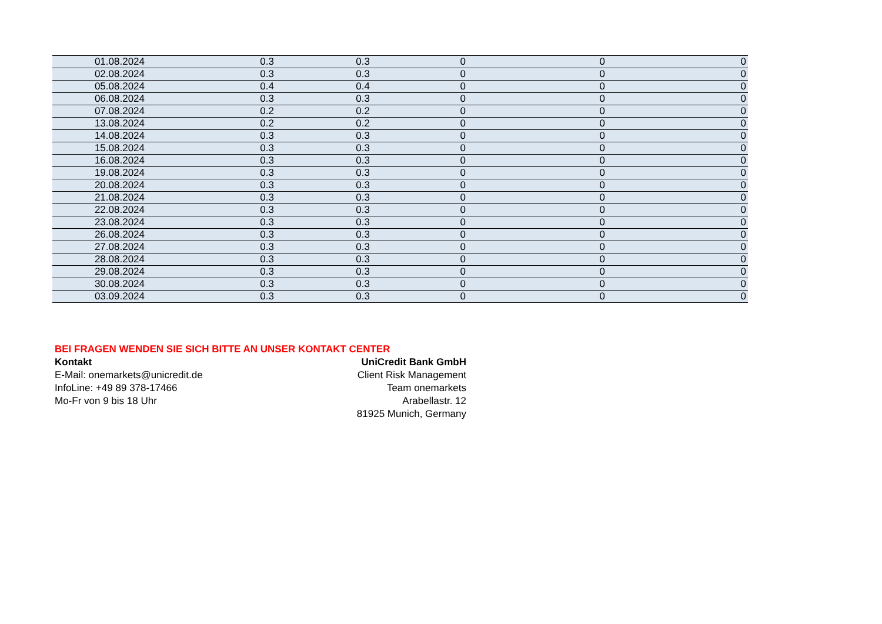| 01.08.2024 | 0.3 | 0.3 | 0 | 0 | 0 |
| 02.08.2024 | 0.3 | 0.3 | 0 | 0 | 0 |
| 05.08.2024 | 0.4 | 0.4 | 0 | 0 | 0 |
| 06.08.2024 | 0.3 | 0.3 | 0 | 0 | 0 |
| 07.08.2024 | 0.2 | 0.2 | 0 | 0 | 0 |
| 13.08.2024 | 0.2 | 0.2 | 0 | 0 | 0 |
| 14.08.2024 | 0.3 | 0.3 | 0 | 0 | 0 |
| 15.08.2024 | 0.3 | 0.3 | 0 | 0 | 0 |
| 16.08.2024 | 0.3 | 0.3 | 0 | 0 | 0 |
| 19.08.2024 | 0.3 | 0.3 | 0 | 0 | 0 |
| 20.08.2024 | 0.3 | 0.3 | 0 | 0 | 0 |
| 21.08.2024 | 0.3 | 0.3 | 0 | 0 | 0 |
| 22.08.2024 | 0.3 | 0.3 | 0 | 0 | 0 |
| 23.08.2024 | 0.3 | 0.3 | 0 | 0 | 0 |
| 26.08.2024 | 0.3 | 0.3 | 0 | 0 | 0 |
| 27.08.2024 | 0.3 | 0.3 | 0 | 0 | 0 |
| 28.08.2024 | 0.3 | 0.3 | 0 | 0 | 0 |
| 29.08.2024 | 0.3 | 0.3 | 0 | 0 | 0 |
| 30.08.2024 | 0.3 | 0.3 | 0 | 0 | 0 |
| 03.09.2024 | 0.3 | 0.3 | 0 | 0 | 0 |
BEI FRAGEN WENDEN SIE SICH BITTE AN UNSER KONTAKT CENTER
Kontakt
E-Mail: onemarkets@unicredit.de
InfoLine: +49 89 378-17466
Mo-Fr von 9 bis 18 Uhr
UniCredit Bank GmbH
Client Risk Management
Team onemarkets
Arabellastr. 12
81925 Munich, Germany